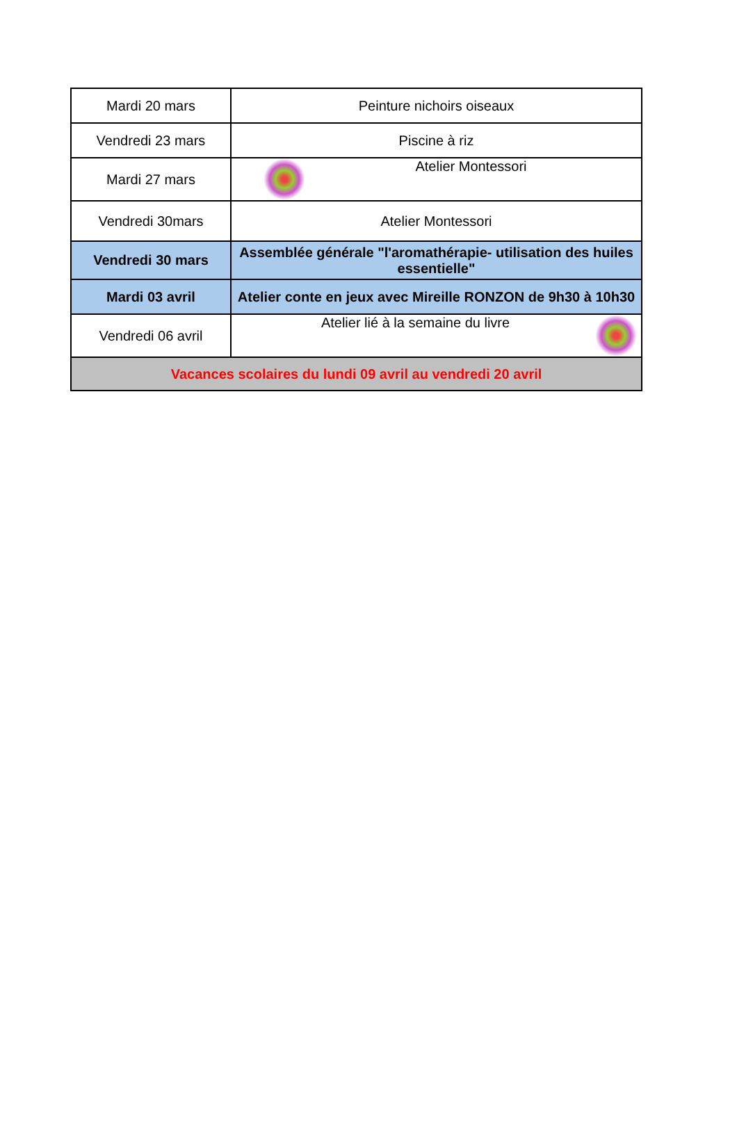| Mardi 20 mars | Peinture nichoirs oiseaux |
| Vendredi 23 mars | Piscine à riz |
| Mardi 27 mars | Atelier Montessori |
| Vendredi 30mars | Atelier Montessori |
| Vendredi 30 mars | Assemblée générale "l'aromathérapie- utilisation des huiles essentielle" |
| Mardi 03 avril | Atelier conte en jeux avec Mireille RONZON de 9h30 à 10h30 |
| Vendredi 06 avril | Atelier lié à la semaine du livre |
| Vacances scolaires du lundi 09 avril au vendredi 20 avril | |